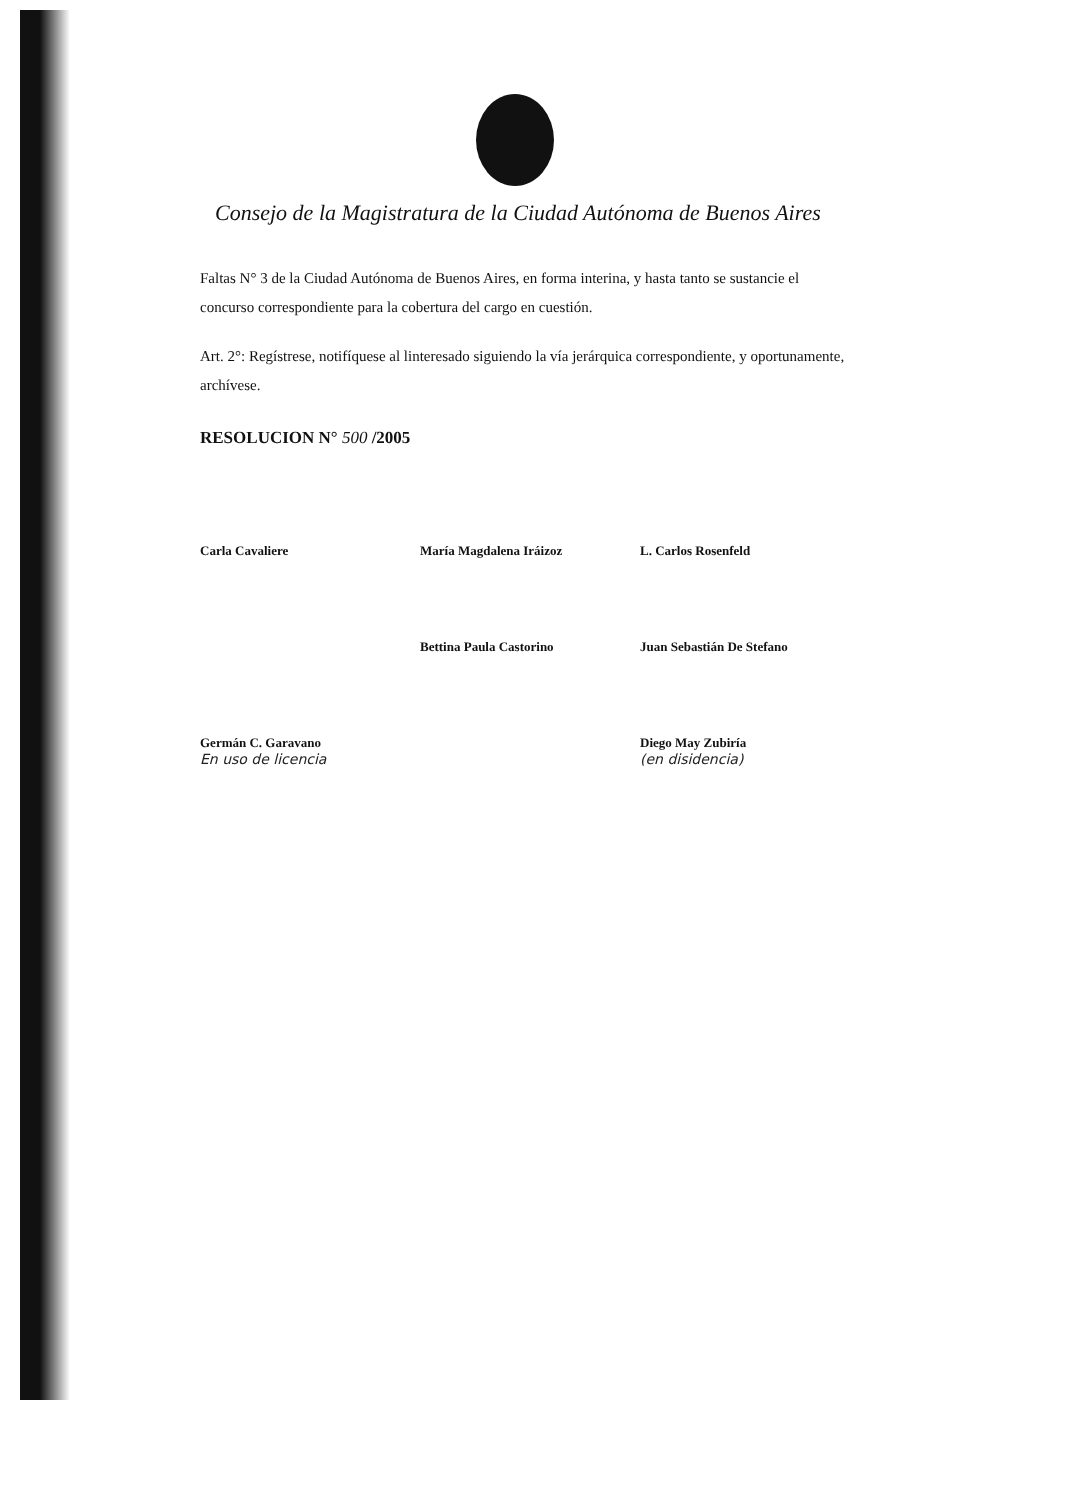Consejo de la Magistratura de la Ciudad Autónoma de Buenos Aires
Faltas N° 3 de la Ciudad Autónoma de Buenos Aires, en forma interina, y hasta tanto se sustancie el concurso correspondiente para la cobertura del cargo en cuestión.
Art. 2°: Regístrese, notifíquese al linteresado siguiendo la vía jerárquica correspondiente, y oportunamente, archívese.
RESOLUCION N° 500 /2005
Carla Cavaliere María Magdalena Iráizoz L. Carlos Rosenfeld
Bettina Paula Castorino Juan Sebastián De Stefano
Germán C. Garavano
En uso de licencia Diego May Zubiría
(en disidencia)